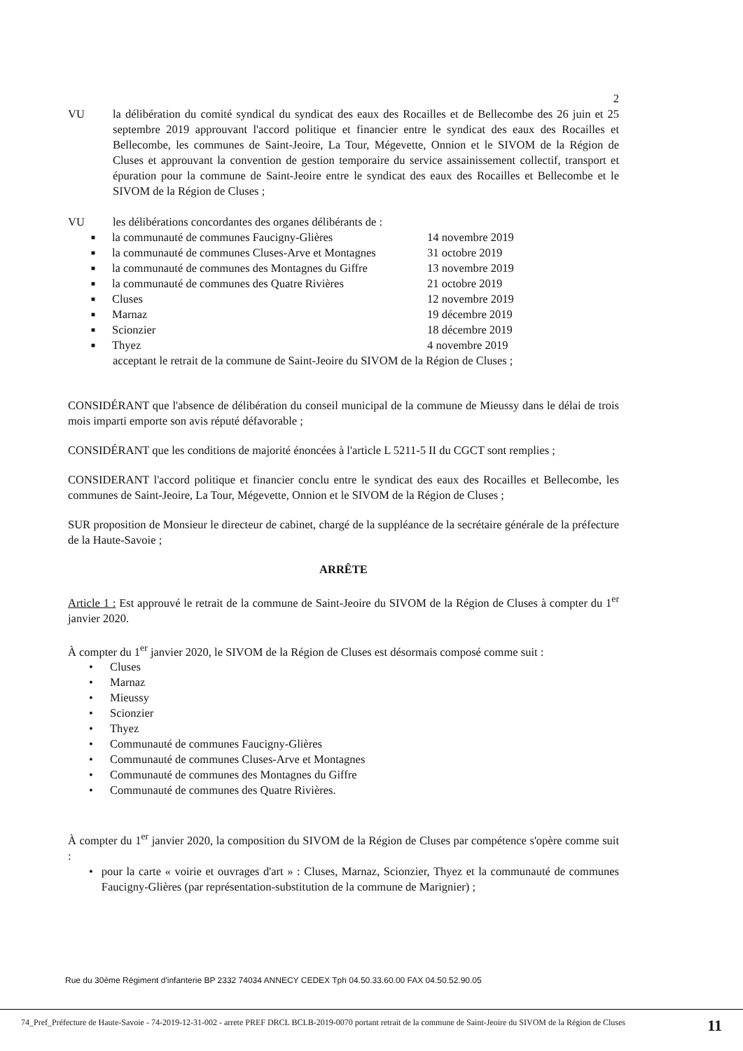2
VU la délibération du comité syndical du syndicat des eaux des Rocailles et de Bellecombe des 26 juin et 25 septembre 2019 approuvant l'accord politique et financier entre le syndicat des eaux des Rocailles et Bellecombe, les communes de Saint-Jeoire, La Tour, Mégevette, Onnion et le SIVOM de la Région de Cluses et approuvant la convention de gestion temporaire du service assainissement collectif, transport et épuration pour la commune de Saint-Jeoire entre le syndicat des eaux des Rocailles et Bellecombe et le SIVOM de la Région de Cluses ;
VU les délibérations concordantes des organes délibérants de :
■ la communauté de communes Faucigny-Glières 14 novembre 2019
■ la communauté de communes Cluses-Arve et Montagnes 31 octobre 2019
■ la communauté de communes des Montagnes du Giffre 13 novembre 2019
■ la communauté de communes des Quatre Rivières 21 octobre 2019
■ Cluses 12 novembre 2019
■ Marnaz 19 décembre 2019
■ Scionzier 18 décembre 2019
■ Thyez 4 novembre 2019
acceptant le retrait de la commune de Saint-Jeoire du SIVOM de la Région de Cluses ;
CONSIDÉRANT que l'absence de délibération du conseil municipal de la commune de Mieussy dans le délai de trois mois imparti emporte son avis réputé défavorable ;
CONSIDÉRANT que les conditions de majorité énoncées à l'article L 5211-5 II du CGCT sont remplies ;
CONSIDERANT l'accord politique et financier conclu entre le syndicat des eaux des Rocailles et Bellecombe, les communes de Saint-Jeoire, La Tour, Mégevette, Onnion et le SIVOM de la Région de Cluses ;
SUR proposition de Monsieur le directeur de cabinet, chargé de la suppléance de la secrétaire générale de la préfecture de la Haute-Savoie ;
ARRÊTE
Article 1 : Est approuvé le retrait de la commune de Saint-Jeoire du SIVOM de la Région de Cluses à compter du 1<sup>er</sup> janvier 2020.
À compter du 1<sup>er</sup> janvier 2020, le SIVOM de la Région de Cluses est désormais composé comme suit :
• Cluses
• Marnaz
• Mieussy
• Scionzier
• Thyez
• Communauté de communes Faucigny-Glières
• Communauté de communes Cluses-Arve et Montagnes
• Communauté de communes des Montagnes du Giffre
• Communauté de communes des Quatre Rivières.
À compter du 1<sup>er</sup> janvier 2020, la composition du SIVOM de la Région de Cluses par compétence s'opère comme suit :
• pour la carte « voirie et ouvrages d'art » : Cluses, Marnaz, Scionzier, Thyez et la communauté de communes Faucigny-Glières (par représentation-substitution de la commune de Marignier) ;
Rue du 30ème Régiment d'infanterie BP 2332 74034 ANNECY CEDEX Tph 04.50.33.60.00 FAX 04.50.52.90.05
74_Pref_Préfecture de Haute-Savoie - 74-2019-12-31-002 - arrete PREF DRCL BCLB-2019-0070 portant retrait de la commune de Saint-Jeoire du SIVOM de la Région de Cluses
11